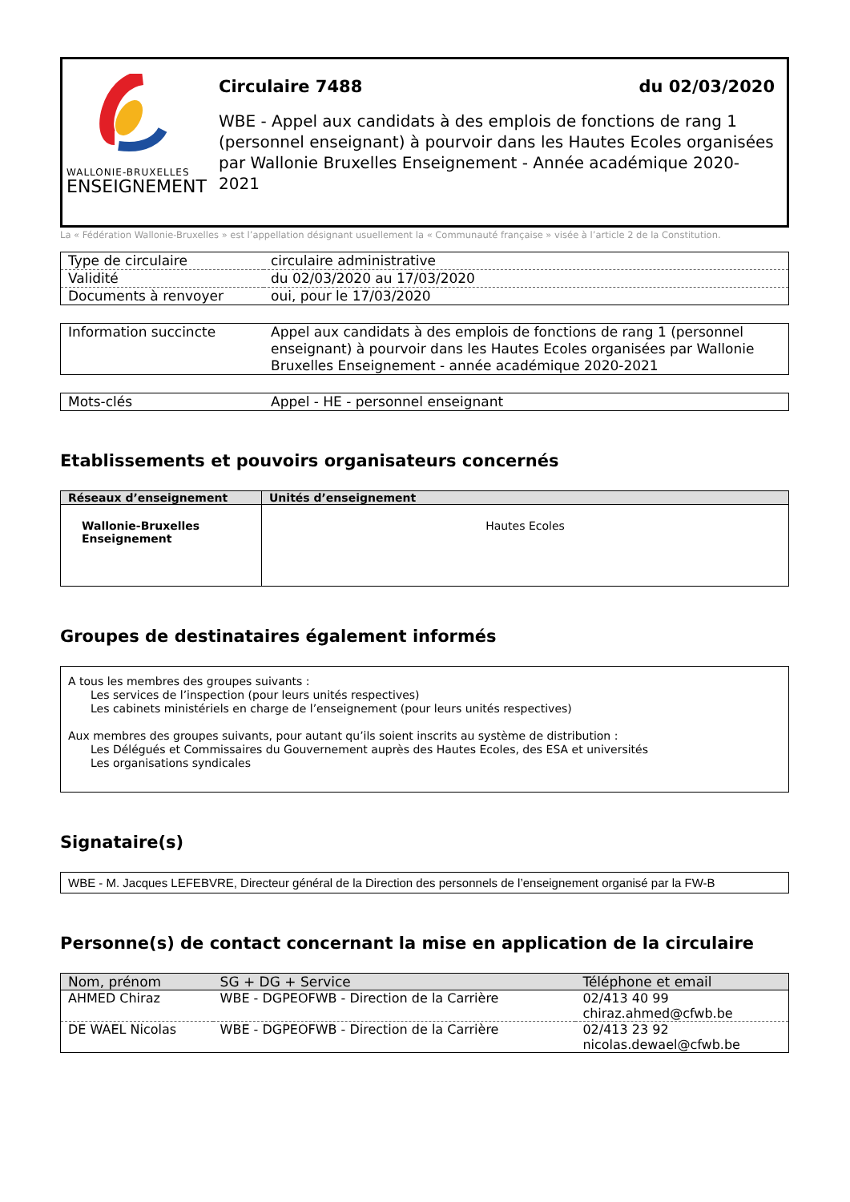WALLONIE-BRUXELLES
ENSEIGNEMENT
Circulaire 7488 du 02/03/2020
WBE - Appel aux candidats à des emplois de fonctions de rang 1 (personnel enseignant) à pourvoir dans les Hautes Ecoles organisées par Wallonie Bruxelles Enseignement - Année académique 2020-2021
La « Fédération Wallonie-Bruxelles » est l’appellation désignant usuellement la « Communauté française » visée à l’article 2 de la Constitution.
| Type de circulaire | circulaire administrative |
| Validité | du 02/03/2020 au 17/03/2020 |
| Documents à renvoyer | oui, pour le 17/03/2020 |
| Information succincte | Appel aux candidats à des emplois de fonctions de rang 1 (personnel enseignant) à pourvoir dans les Hautes Ecoles organisées par Wallonie Bruxelles Enseignement - année académique 2020-2021 |
| Mots-clés | Appel - HE - personnel enseignant |
Etablissements et pouvoirs organisateurs concernés
| Réseaux d’enseignement | Unités d’enseignement |
| --- | --- |
| Wallonie-Bruxelles Enseignement | Hautes Ecoles |
Groupes de destinataires également informés
A tous les membres des groupes suivants :
Les services de l’inspection (pour leurs unités respectives)
Les cabinets ministériels en charge de l’enseignement (pour leurs unités respectives)
Aux membres des groupes suivants, pour autant qu’ils soient inscrits au système de distribution :
Les Délégués et Commissaires du Gouvernement auprès des Hautes Ecoles, des ESA et universités
Les organisations syndicales
Signataire(s)
WBE - M. Jacques LEFEBVRE, Directeur général de la Direction des personnels de l’enseignement organisé par la FW-B
Personne(s) de contact concernant la mise en application de la circulaire
| Nom, prénom | SG + DG + Service | Téléphone et email |
| --- | --- | --- |
| AHMED Chiraz | WBE - DGPEOFWB - Direction de la Carrière | 02/413 40 99 chiraz.ahmed@cfwb.be |
| DE WAEL Nicolas | WBE - DGPEOFWB - Direction de la Carrière | 02/413 23 92 nicolas.dewael@cfwb.be |